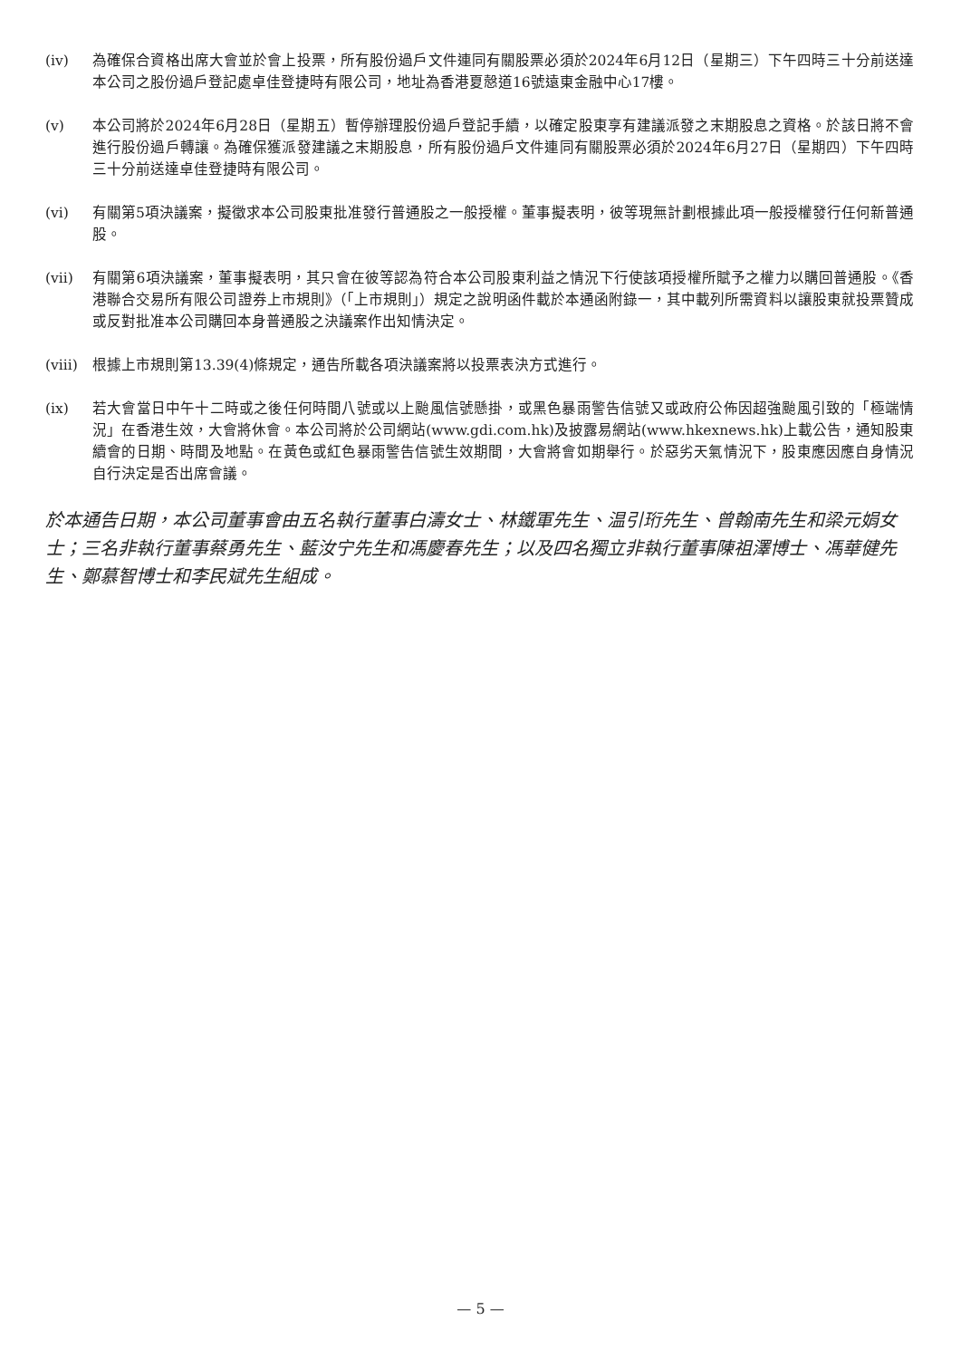(iv) 為確保合資格出席大會並於會上投票，所有股份過戶文件連同有關股票必須於2024年6月12日（星期三）下午四時三十分前送達本公司之股份過戶登記處卓佳登捷時有限公司，地址為香港夏慤道16號遠東金融中心17樓。
(v) 本公司將於2024年6月28日（星期五）暫停辦理股份過戶登記手續，以確定股東享有建議派發之末期股息之資格。於該日將不會進行股份過戶轉讓。為確保獲派發建議之末期股息，所有股份過戶文件連同有關股票必須於2024年6月27日（星期四）下午四時三十分前送達卓佳登捷時有限公司。
(vi) 有關第5項決議案，擬徵求本公司股東批准發行普通股之一般授權。董事擬表明，彼等現無計劃根據此項一般授權發行任何新普通股。
(vii) 有關第6項決議案，董事擬表明，其只會在彼等認為符合本公司股東利益之情況下行使該項授權所賦予之權力以購回普通股。《香港聯合交易所有限公司證券上市規則》（「上市規則」）規定之說明函件載於本通函附錄一，其中載列所需資料以讓股東就投票贊成或反對批准本公司購回本身普通股之決議案作出知情決定。
(viii)
根據上市規則第13.39(4)條規定，通告所載各項決議案將以投票表決方式進行。
(ix) 若大會當日中午十二時或之後任何時間八號或以上颱風信號懸掛，或黑色暴雨警告信號又或政府公佈因超強颱風引致的「極端情況」在香港生效，大會將休會。本公司將於公司網站(www.gdi.com.hk)及披露易網站(www.hkexnews.hk)上載公告，通知股東續會的日期、時間及地點。在黃色或紅色暴雨警告信號生效期間，大會將會如期舉行。於惡劣天氣情況下，股東應因應自身情況自行決定是否出席會議。
於本通告日期，本公司董事會由五名執行董事白濤女士、林鐵軍先生、温引珩先生、曾翰南先生和梁元娟女士；三名非執行董事蔡勇先生、藍汝宁先生和馮慶春先生；以及四名獨立非執行董事陳祖澤博士、馮華健先生、鄭慕智博士和李民斌先生組成。
— 5 —